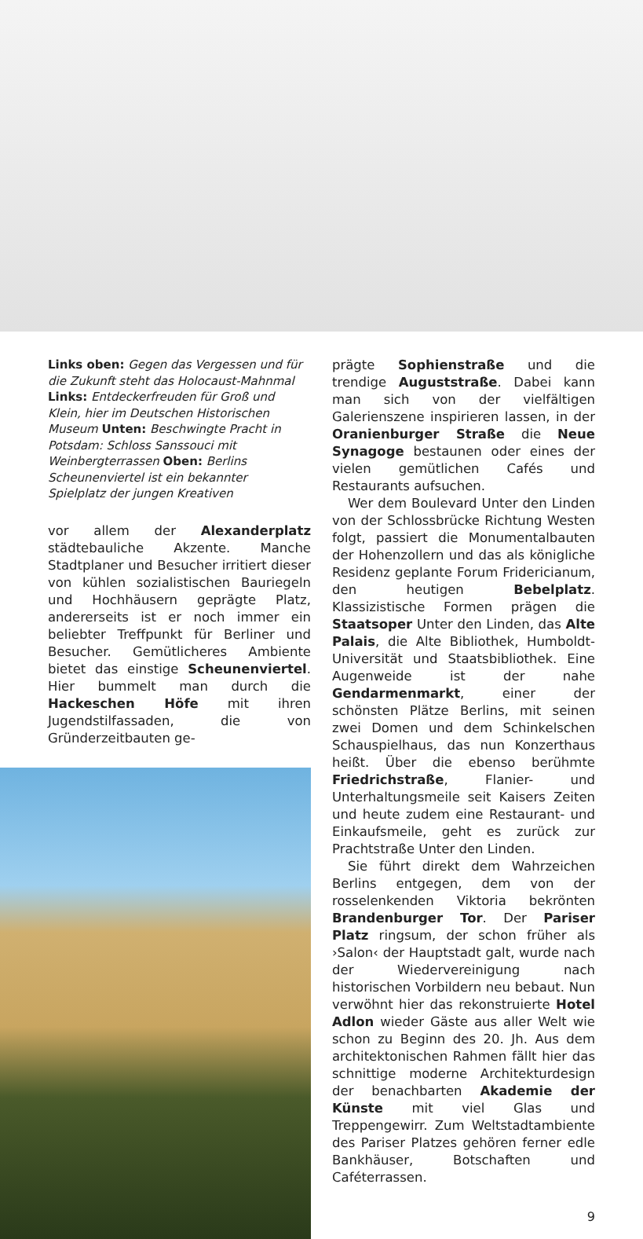Links oben: Gegen das Vergessen und für die Zukunft steht das Holocaust-Mahnmal Links: Entdeckerfreuden für Groß und Klein, hier im Deutschen Historischen Museum Unten: Beschwingte Pracht in Potsdam: Schloss Sanssouci mit Weinbergterrassen Oben: Berlins Scheunenviertel ist ein bekannter Spielplatz der jungen Kreativen
vor allem der Alexanderplatz städtebauliche Akzente. Manche Stadtplaner und Besucher irritiert dieser von kühlen sozialistischen Bauriegeln und Hochhäusern geprägte Platz, andererseits ist er noch immer ein beliebter Treffpunkt für Berliner und Besucher. Gemütlicheres Ambiente bietet das einstige Scheunenviertel. Hier bummelt man durch die Hackeschen Höfe mit ihren Jugendstilfassaden, die von Gründerzeitbauten ge-
prägte Sophienstraße und die trendige Auguststraße. Dabei kann man sich von der vielfältigen Galerienszene inspirieren lassen, in der Oranienburger Straße die Neue Synagoge bestaunen oder eines der vielen gemütlichen Cafés und Restaurants aufsuchen.
Wer dem Boulevard Unter den Linden von der Schlossbrücke Richtung Westen folgt, passiert die Monumentalbauten der Hohenzollern und das als königliche Residenz geplante Forum Fridericianum, den heutigen Bebelplatz. Klassizistische Formen prägen die Staatsoper Unter den Linden, das Alte Palais, die Alte Bibliothek, Humboldt-Universität und Staatsbibliothek. Eine Augenweide ist der nahe Gendarmenmarkt, einer der schönsten Plätze Berlins, mit seinen zwei Domen und dem Schinkelschen Schauspielhaus, das nun Konzerthaus heißt. Über die ebenso berühmte Friedrichstraße, Flanier- und Unterhaltungsmeile seit Kaisers Zeiten und heute zudem eine Restaurant- und Einkaufsmeile, geht es zurück zur Prachtstraße Unter den Linden.
Sie führt direkt dem Wahrzeichen Berlins entgegen, dem von der rosselenkenden Viktoria bekrönten Brandenburger Tor. Der Pariser Platz ringsum, der schon früher als ›Salon‹ der Hauptstadt galt, wurde nach der Wiedervereinigung nach historischen Vorbildern neu bebaut. Nun verwöhnt hier das rekonstruierte Hotel Adlon wieder Gäste aus aller Welt wie schon zu Beginn des 20. Jh. Aus dem architektonischen Rahmen fällt hier das schnittige moderne Architekturdesign der benachbarten Akademie der Künste mit viel Glas und Treppengewirr. Zum Weltstadtambiente des Pariser Platzes gehören ferner edle Bankhäuser, Botschaften und Caféterrassen.
9